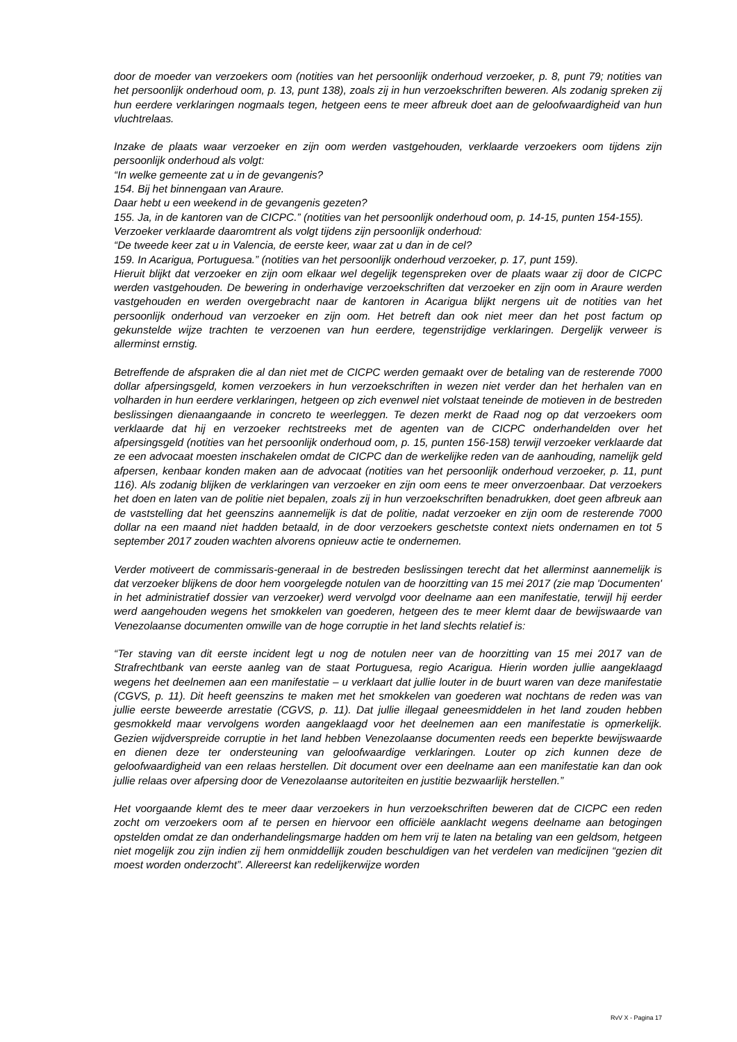door de moeder van verzoekers oom (notities van het persoonlijk onderhoud verzoeker, p. 8, punt 79; notities van het persoonlijk onderhoud oom, p. 13, punt 138), zoals zij in hun verzoekschriften beweren. Als zodanig spreken zij hun eerdere verklaringen nogmaals tegen, hetgeen eens te meer afbreuk doet aan de geloofwaardigheid van hun vluchtrelaas.
Inzake de plaats waar verzoeker en zijn oom werden vastgehouden, verklaarde verzoekers oom tijdens zijn persoonlijk onderhoud als volgt:
“In welke gemeente zat u in de gevangenis?
154. Bij het binnengaan van Araure.
Daar hebt u een weekend in de gevangenis gezeten?
155. Ja, in de kantoren van de CICPC.” (notities van het persoonlijk onderhoud oom, p. 14-15, punten 154-155).
Verzoeker verklaarde daaromtrent als volgt tijdens zijn persoonlijk onderhoud:
“De tweede keer zat u in Valencia, de eerste keer, waar zat u dan in de cel?
159. In Acarigua, Portuguesa.” (notities van het persoonlijk onderhoud verzoeker, p. 17, punt 159).
Hieruit blijkt dat verzoeker en zijn oom elkaar wel degelijk tegenspreken over de plaats waar zij door de CICPC werden vastgehouden. De bewering in onderhavige verzoekschriften dat verzoeker en zijn oom in Araure werden vastgehouden en werden overgebracht naar de kantoren in Acarigua blijkt nergens uit de notities van het persoonlijk onderhoud van verzoeker en zijn oom. Het betreft dan ook niet meer dan het post factum op gekunstelde wijze trachten te verzoenen van hun eerdere, tegenstrijdige verklaringen. Dergelijk verweer is allerminst ernstig.
Betreffende de afspraken die al dan niet met de CICPC werden gemaakt over de betaling van de resterende 7000 dollar afpersingsgeld, komen verzoekers in hun verzoekschriften in wezen niet verder dan het herhalen van en volharden in hun eerdere verklaringen, hetgeen op zich evenwel niet volstaat teneinde de motieven in de bestreden beslissingen dienaangaande in concreto te weerleggen. Te dezen merkt de Raad nog op dat verzoekers oom verklaarde dat hij en verzoeker rechtstreeks met de agenten van de CICPC onderhandelden over het afpersingsgeld (notities van het persoonlijk onderhoud oom, p. 15, punten 156-158) terwijl verzoeker verklaarde dat ze een advocaat moesten inschakelen omdat de CICPC dan de werkelijke reden van de aanhouding, namelijk geld afpersen, kenbaar konden maken aan de advocaat (notities van het persoonlijk onderhoud verzoeker, p. 11, punt 116). Als zodanig blijken de verklaringen van verzoeker en zijn oom eens te meer onverzoenbaar. Dat verzoekers het doen en laten van de politie niet bepalen, zoals zij in hun verzoekschriften benadrukken, doet geen afbreuk aan de vaststelling dat het geenszins aannemelijk is dat de politie, nadat verzoeker en zijn oom de resterende 7000 dollar na een maand niet hadden betaald, in de door verzoekers geschetste context niets ondernamen en tot 5 september 2017 zouden wachten alvorens opnieuw actie te ondernemen.
Verder motiveert de commissaris-generaal in de bestreden beslissingen terecht dat het allerminst aannemelijk is dat verzoeker blijkens de door hem voorgelegde notulen van de hoorzitting van 15 mei 2017 (zie map 'Documenten' in het administratief dossier van verzoeker) werd vervolgd voor deelname aan een manifestatie, terwijl hij eerder werd aangehouden wegens het smokkelen van goederen, hetgeen des te meer klemt daar de bewijswaarde van Venezolaanse documenten omwille van de hoge corruptie in het land slechts relatief is:
“Ter staving van dit eerste incident legt u nog de notulen neer van de hoorzitting van 15 mei 2017 van de Strafrechtbank van eerste aanleg van de staat Portuguesa, regio Acarigua. Hierin worden jullie aangeklaagd wegens het deelnemen aan een manifestatie – u verklaart dat jullie louter in de buurt waren van deze manifestatie (CGVS, p. 11). Dit heeft geenszins te maken met het smokkelen van goederen wat nochtans de reden was van jullie eerste beweerde arrestatie (CGVS, p. 11). Dat jullie illegaal geneesmiddelen in het land zouden hebben gesmokkeld maar vervolgens worden aangeklaagd voor het deelnemen aan een manifestatie is opmerkelijk. Gezien wijdverspreide corruptie in het land hebben Venezolaanse documenten reeds een beperkte bewijswaarde en dienen deze ter ondersteuning van geloofwaardige verklaringen. Louter op zich kunnen deze de geloofwaardigheid van een relaas herstellen. Dit document over een deelname aan een manifestatie kan dan ook jullie relaas over afpersing door de Venezolaanse autoriteiten en justitie bezwaarlijk herstellen.”
Het voorgaande klemt des te meer daar verzoekers in hun verzoekschriften beweren dat de CICPC een reden zocht om verzoekers oom af te persen en hiervoor een officiële aanklacht wegens deelname aan betogingen opstelden omdat ze dan onderhandelingsmarge hadden om hem vrij te laten na betaling van een geldsom, hetgeen niet mogelijk zou zijn indien zij hem onmiddellijk zouden beschuldigen van het verdelen van medicijnen “gezien dit moest worden onderzocht”. Allereerst kan redelijkerwijze worden
RvV X - Pagina 17